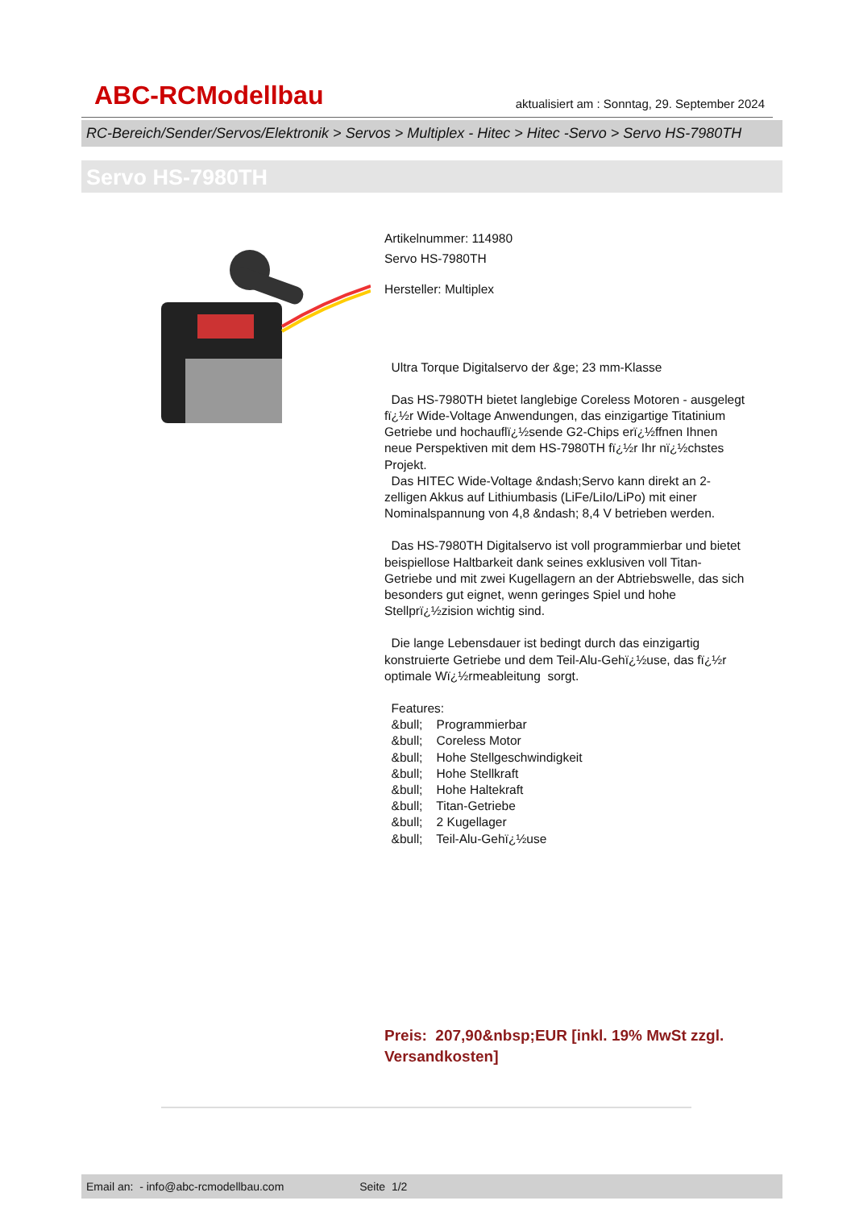ABC-RCModellbau aktualisiert am : Sonntag, 29. September 2024
RC-Bereich/Sender/Servos/Elektronik > Servos > Multiplex - Hitec > Hitec -Servo > Servo HS-7980TH
Servo HS-7980TH
Artikelnummer: 114980
Servo HS-7980TH
Hersteller: Multiplex
Ultra Torque Digitalservo der &ge; 23 mm-Klasse
Das HS-7980TH bietet langlebige Coreless Motoren - ausgelegt fï¿½r Wide-Voltage Anwendungen, das einzigartige Titatinium Getriebe und hochauflï¿½sende G2-Chips erï¿½ffnen Ihnen neue Perspektiven mit dem HS-7980TH fï¿½r Ihr nï¿½chstes Projekt.
Das HITEC Wide-Voltage &ndash;Servo kann direkt an 2-zelligen Akkus auf Lithiumbasis (LiFe/LiIo/LiPo) mit einer Nominalspannung von 4,8 &ndash; 8,4 V betrieben werden.
Das HS-7980TH Digitalservo ist voll programmierbar und bietet beispiellose Haltbarkeit dank seines exklusiven voll Titan-Getriebe und mit zwei Kugellagern an der Abtriebswelle, das sich besonders gut eignet, wenn geringes Spiel und hohe Stellprï¿½zision wichtig sind.
Die lange Lebensdauer ist bedingt durch das einzigartig konstruierte Getriebe und dem Teil-Alu-Gehï¿½use, das fï¿½r optimale Wï¿½rmeableitung sorgt.
Features:
&bull; Programmierbar
&bull; Coreless Motor
&bull; Hohe Stellgeschwindigkeit
&bull; Hohe Stellkraft
&bull; Hohe Haltekraft
&bull; Titan-Getriebe
&bull; 2 Kugellager
&bull; Teil-Alu-Gehï¿½use
Preis: 207,90&nbsp;EUR [inkl. 19% MwSt zzgl. Versandkosten]
Email an: - info@abc-rcmodellbau.com Seite 1/2